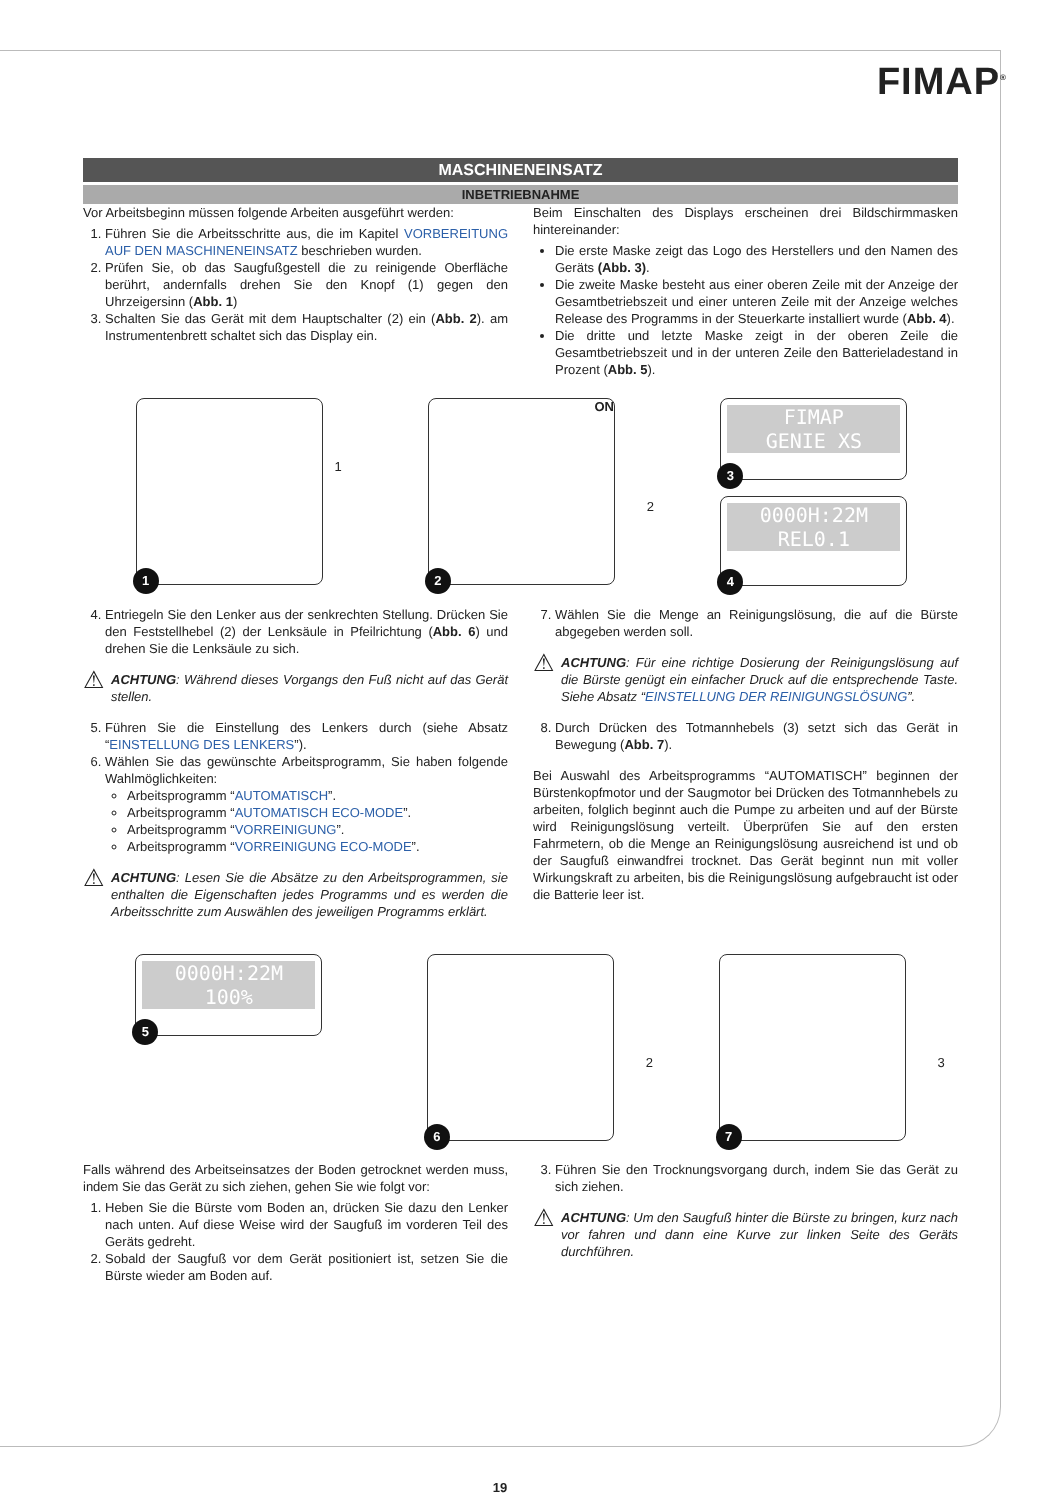FIMAP<sup>®</sup>
MASCHINENEINSATZ
INBETRIEBNAHME
Vor Arbeitsbeginn müssen folgende Arbeiten ausgeführt werden:
1. Führen Sie die Arbeitsschritte aus, die im Kapitel VORBEREITUNG AUF DEN MASCHINENEINSATZ beschrieben wurden.
2. Prüfen Sie, ob das Saugfußgestell die zu reinigende Oberfläche berührt, andernfalls drehen Sie den Knopf (1) gegen den Uhrzeigersinn (Abb. 1)
3. Schalten Sie das Gerät mit dem Hauptschalter (2) ein (Abb. 2). am Instrumentenbrett schaltet sich das Display ein.
Beim Einschalten des Displays erscheinen drei Bildschirmmasken hintereinander:
Die erste Maske zeigt das Logo des Herstellers und den Namen des Geräts (Abb. 3).
Die zweite Maske besteht aus einer oberen Zeile mit der Anzeige der Gesamtbetriebszeit und einer unteren Zeile mit der Anzeige welches Release des Programms in der Steuerkarte installiert wurde (Abb. 4).
Die dritte und letzte Maske zeigt in der oberen Zeile die Gesamtbetriebszeit und in der unteren Zeile den Batterieladestand in Prozent (Abb. 5).
1
1
ON
2
2
FIMAP
GENIE XS
3
0000H:22M
REL0.1
4
4. Entriegeln Sie den Lenker aus der senkrechten Stellung. Drücken Sie den Feststellhebel (2) der Lenksäule in Pfeilrichtung (Abb. 6) und drehen Sie die Lenksäule zu sich.
⚠
ACHTUNG: Während dieses Vorgangs den Fuß nicht auf das Gerät stellen.
5. Führen Sie die Einstellung des Lenkers durch (siehe Absatz “EINSTELLUNG DES LENKERS”).
6. Wählen Sie das gewünschte Arbeitsprogramm, Sie haben folgende Wahlmöglichkeiten:
Arbeitsprogramm “AUTOMATISCH”.
Arbeitsprogramm “AUTOMATISCH ECO-MODE”.
Arbeitsprogramm “VORREINIGUNG”.
Arbeitsprogramm “VORREINIGUNG ECO-MODE”.
⚠
ACHTUNG: Lesen Sie die Absätze zu den Arbeitsprogrammen, sie enthalten die Eigenschaften jedes Programms und es werden die Arbeitsschritte zum Auswählen des jeweiligen Programms erklärt.
7. Wählen Sie die Menge an Reinigungslösung, die auf die Bürste abgegeben werden soll.
⚠
ACHTUNG: Für eine richtige Dosierung der Reinigungslösung auf die Bürste genügt ein einfacher Druck auf die entsprechende Taste. Siehe Absatz “EINSTELLUNG DER REINIGUNGSLÖSUNG”.
8. Durch Drücken des Totmannhebels (3) setzt sich das Gerät in Bewegung (Abb. 7).
Bei Auswahl des Arbeitsprogramms “AUTOMATISCH” beginnen der Bürstenkopfmotor und der Saugmotor bei Drücken des Totmannhebels zu arbeiten, folglich beginnt auch die Pumpe zu arbeiten und auf der Bürste wird Reinigungslösung verteilt. Überprüfen Sie auf den ersten Fahrmetern, ob die Menge an Reinigungslösung ausreichend ist und ob der Saugfuß einwandfrei trocknet. Das Gerät beginnt nun mit voller Wirkungskraft zu arbeiten, bis die Reinigungslösung aufgebraucht ist oder die Batterie leer ist.
0000H:22M
100%
5
2
6
3
7
Falls während des Arbeitseinsatzes der Boden getrocknet werden muss, indem Sie das Gerät zu sich ziehen, gehen Sie wie folgt vor:
1. Heben Sie die Bürste vom Boden an, drücken Sie dazu den Lenker nach unten. Auf diese Weise wird der Saugfuß im vorderen Teil des Geräts gedreht.
2. Sobald der Saugfuß vor dem Gerät positioniert ist, setzen Sie die Bürste wieder am Boden auf.
3. Führen Sie den Trocknungsvorgang durch, indem Sie das Gerät zu sich ziehen.
⚠
ACHTUNG: Um den Saugfuß hinter die Bürste zu bringen, kurz nach vor fahren und dann eine Kurve zur linken Seite des Geräts durchführen.
19